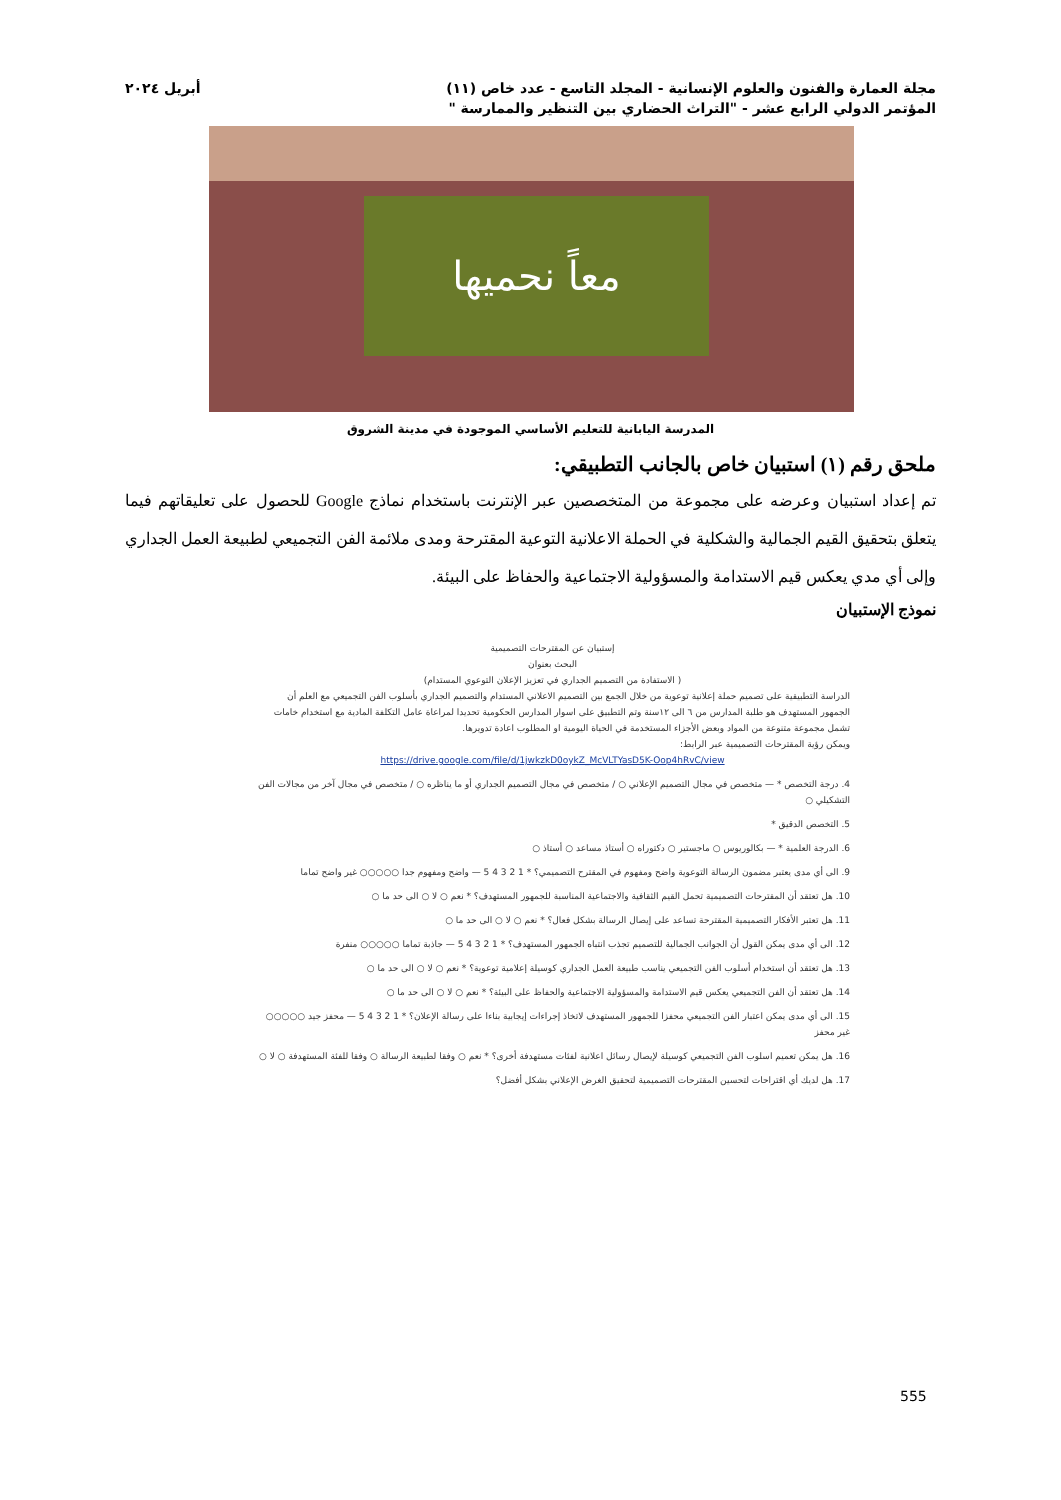مجلة العمارة والفنون والعلوم الإنسانية - المجلد التاسع - عدد خاص (١١) أبريل ٢٠٢٤
المؤتمر الدولي الرابع عشر - "التراث الحضاري بين التنظير والممارسة "
معاً نحميها
المدرسة اليابانية للتعليم الأساسي الموجودة في مدينة الشروق
ملحق رقم (١) استبيان خاص بالجانب التطبيقي:
تم إعداد استبيان وعرضه على مجموعة من المتخصصين عبر الإنترنت باستخدام نماذج Google للحصول على تعليقاتهم فيما يتعلق بتحقيق القيم الجمالية والشكلية في الحملة الاعلانية التوعية المقترحة ومدى ملائمة الفن التجميعي لطبيعة العمل الجداري وإلى أي مدي يعكس قيم الاستدامة والمسؤولية الاجتماعية والحفاظ على البيئة.
نموذج الإستبيان
إستبيان عن المقترحات التصميمية
البحث بعنوان
( الاستفادة من التصميم الجداري في تعزيز الإعلان التوعوي المستدام)
الدراسة التطبيقية على تصميم حملة إعلانية توعوية من خلال الجمع بين التصميم الاعلاني المستدام والتصميم الجداري بأسلوب الفن التجميعي مع العلم أن الجمهور المستهدف هو طلبة المدارس من ٦ الى ١٢سنة وتم التطبيق على اسوار المدارس الحكومية تحديدا لمراعاة عامل التكلفة المادية مع استخدام خامات تشمل مجموعة متنوعة من المواد وبعض الأجزاء المستخدمة في الحياة اليومية او المطلوب اعادة تدويرها.
ويمكن رؤية المقترحات التصميمية عبر الرابط:
https://drive.google.com/file/d/1jwkzkD0oykZ_McVLTYasD5K-Oop4hRvC/view
4. درجة التخصص * — متخصص في مجال التصميم الإعلاني ○ / متخصص في مجال التصميم الجداري أو ما يناظره ○ / متخصص في مجال آخر من مجالات الفن التشكيلي ○
5. التخصص الدقيق *
6. الدرجة العلمية * — بكالوريوس ○ ماجستير ○ دكتوراه ○ أستاذ مساعد ○ أستاذ ○
9. الى أي مدى يعتبر مضمون الرسالة التوعوية واضح ومفهوم في المقترح التصميمي؟ * 1 2 3 4 5 — واضح ومفهوم جدا ○○○○○ غير واضح تماما
10. هل تعتقد أن المقترحات التصميمية تحمل القيم الثقافية والاجتماعية المناسبة للجمهور المستهدف؟ * نعم ○ لا ○ الى حد ما ○
11. هل تعتبر الأفكار التصميمية المقترحة تساعد على إيصال الرسالة بشكل فعال؟ * نعم ○ لا ○ الى حد ما ○
12. الى أي مدى يمكن القول أن الجوانب الجمالية للتصميم تجذب انتباه الجمهور المستهدف؟ * 1 2 3 4 5 — جاذبة تماما ○○○○○ منفرة
13. هل تعتقد أن استخدام أسلوب الفن التجميعي يناسب طبيعة العمل الجداري كوسيلة إعلامية توعوية؟ * نعم ○ لا ○ الى حد ما ○
14. هل تعتقد أن الفن التجميعي يعكس قيم الاستدامة والمسؤولية الاجتماعية والحفاظ على البيئة؟ * نعم ○ لا ○ الى حد ما ○
15. الى أي مدى يمكن اعتبار الفن التجميعي محفزا للجمهور المستهدف لاتخاذ إجراءات إيجابية بناءا على رسالة الإعلان؟ * 1 2 3 4 5 — محفز جيد ○○○○○ غير محفز
16. هل يمكن تعميم اسلوب الفن التجميعي كوسيلة لإيصال رسائل اعلانية لفئات مستهدفة أخرى؟ * نعم ○ وفقا لطبيعة الرسالة ○ وفقا للفئة المستهدفة ○ لا ○
17. هل لديك أي اقتراحات لتحسين المقترحات التصميمية لتحقيق الغرض الإعلاني بشكل أفضل؟
555